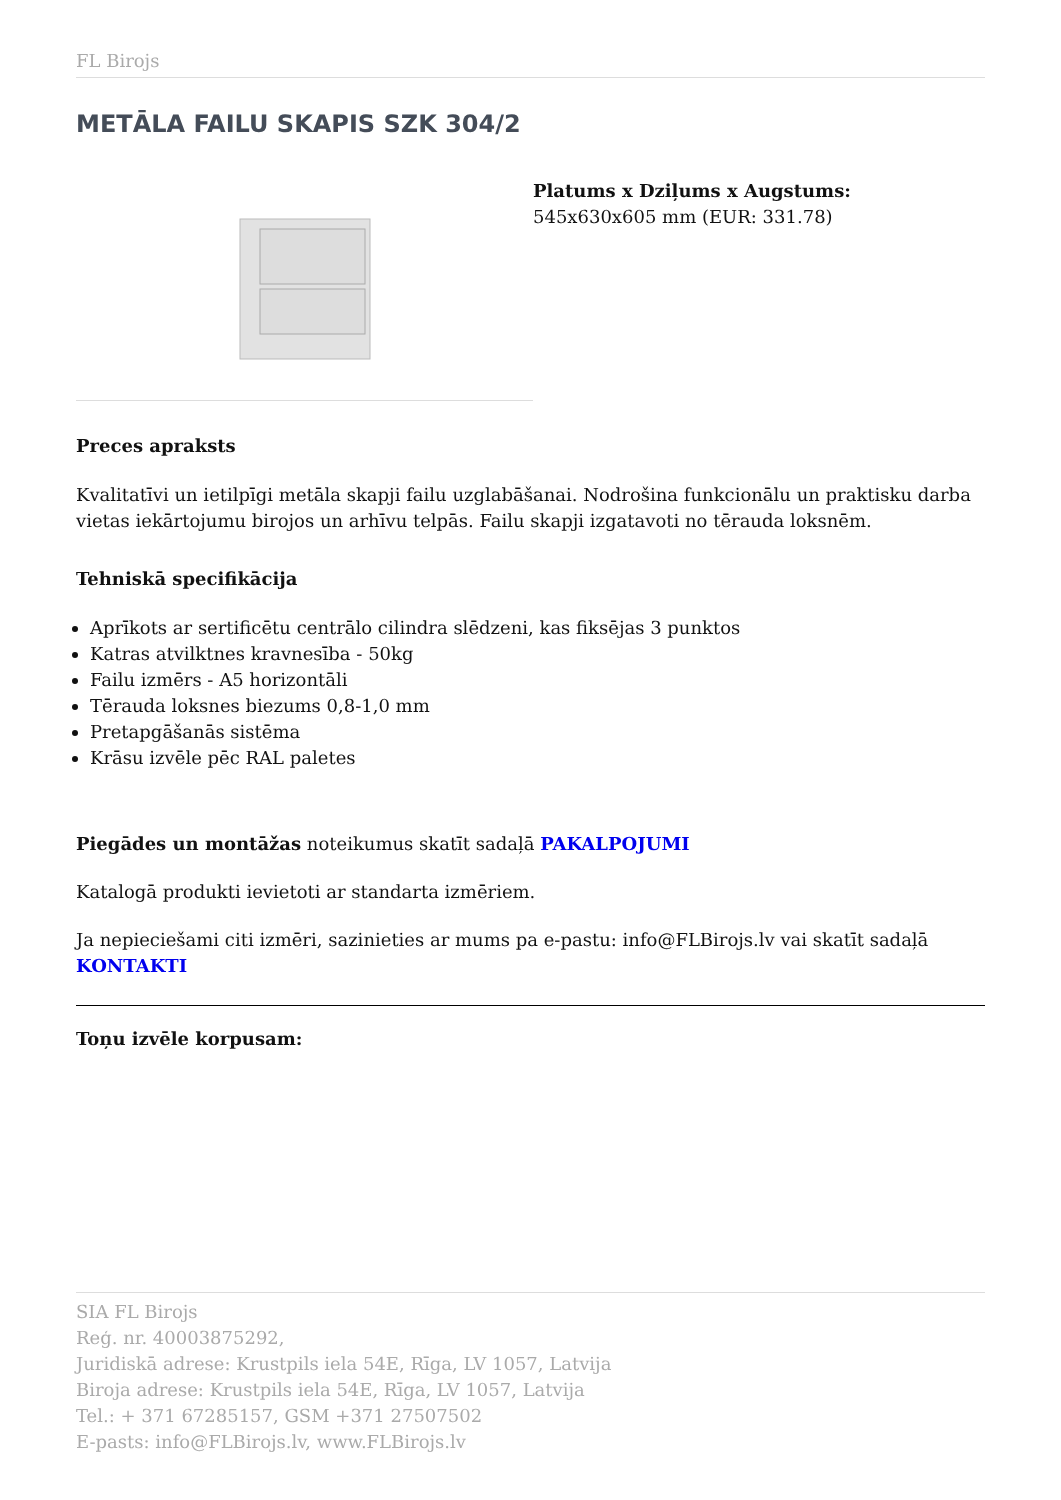FL Birojs
METĀLA FAILU SKAPIS SZK 304/2
Platums x Dziļums x Augstums:
545x630x605 mm (EUR: 331.78)
Preces apraksts
Kvalitatīvi un ietilpīgi metāla skapji failu uzglabāšanai. Nodrošina funkcionālu un praktisku darba vietas iekārtojumu birojos un arhīvu telpās. Failu skapji izgatavoti no tērauda loksnēm.
Tehniskā specifikācija
Aprīkots ar sertificētu centrālo cilindra slēdzeni, kas fiksējas 3 punktos
Katras atvilktnes kravnesība - 50kg
Failu izmērs - A5 horizontāli
Tērauda loksnes biezums 0,8-1,0 mm
Pretapgāšanās sistēma
Krāsu izvēle pēc RAL paletes
Piegādes un montāžas noteikumus skatīt sadaļā PAKALPOJUMI
Katalogā produkti ievietoti ar standarta izmēriem.
Ja nepieciešami citi izmēri, sazinieties ar mums pa e-pastu: info@FLBirojs.lv vai skatīt sadaļā KONTAKTI
Toņu izvēle korpusam:
SIA FL Birojs
Reģ. nr. 40003875292,
Juridiskā adrese: Krustpils iela 54E, Rīga, LV 1057, Latvija
Biroja adrese: Krustpils iela 54E, Rīga, LV 1057, Latvija
Tel.: + 371 67285157, GSM +371 27507502
E-pasts: info@FLBirojs.lv, www.FLBirojs.lv